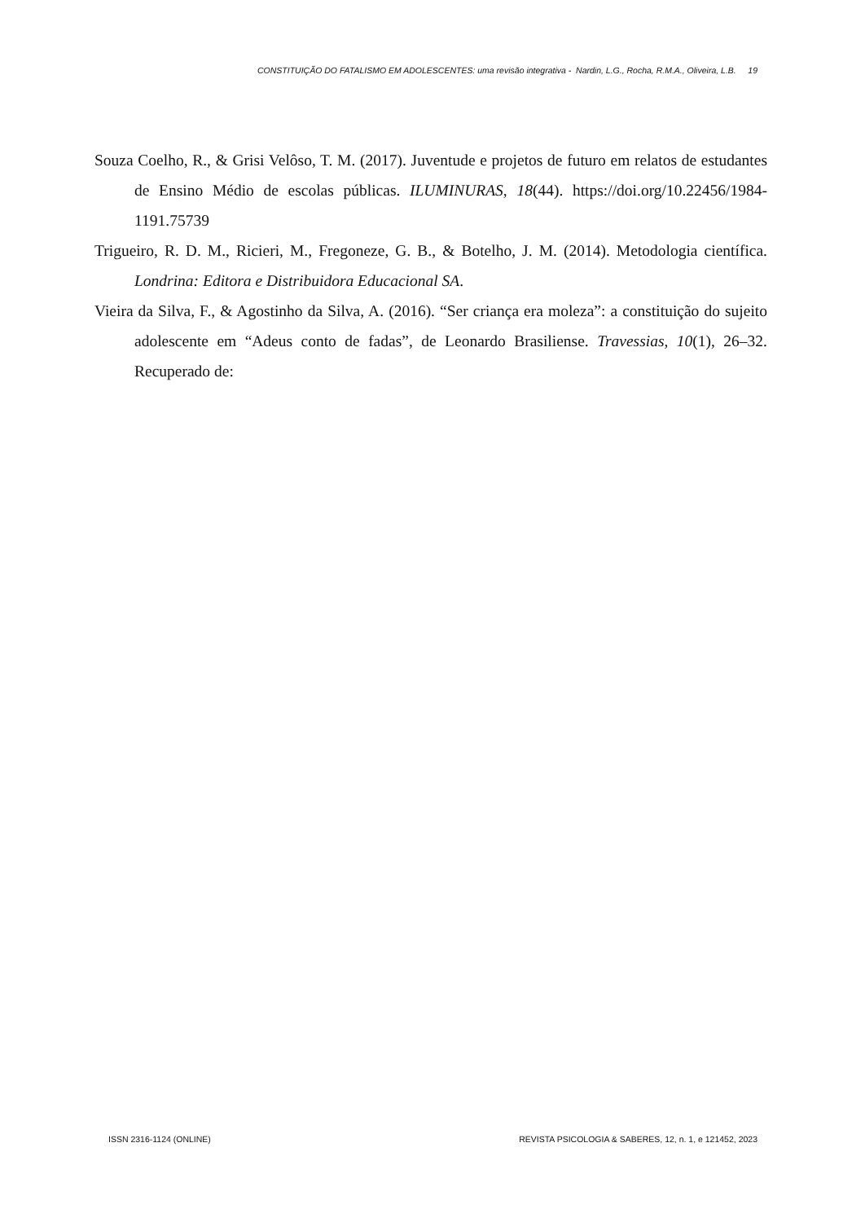CONSTITUIÇÃO DO FATALISMO EM ADOLESCENTES: uma revisão integrativa - Nardin, L.G., Rocha, R.M.A., Oliveira, L.B. 19
Souza Coelho, R., & Grisi Velôso, T. M. (2017). Juventude e projetos de futuro em relatos de estudantes de Ensino Médio de escolas públicas. ILUMINURAS, 18(44). https://doi.org/10.22456/1984-1191.75739
Trigueiro, R. D. M., Ricieri, M., Fregoneze, G. B., & Botelho, J. M. (2014). Metodologia científica. Londrina: Editora e Distribuidora Educacional SA.
Vieira da Silva, F., & Agostinho da Silva, A. (2016). “Ser criança era moleza”: a constituição do sujeito adolescente em “Adeus conto de fadas”, de Leonardo Brasiliense. Travessias, 10(1), 26–32. Recuperado de:
ISSN 2316-1124 (ONLINE) REVISTA PSICOLOGIA & SABERES, 12, n. 1, e 121452, 2023